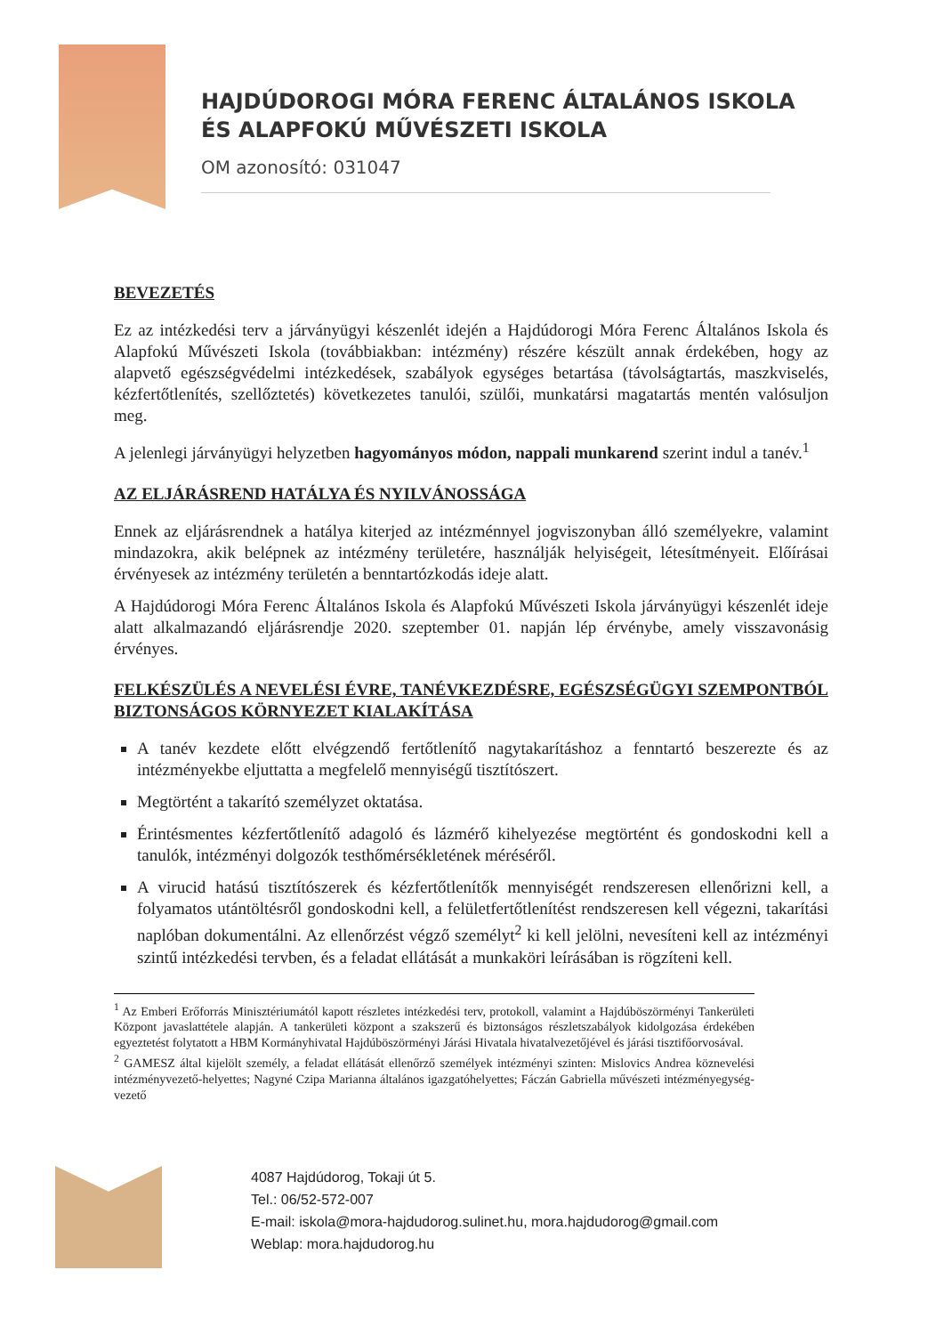HAJDÚDOROGI MÓRA FERENC ÁLTALÁNOS ISKOLA
ÉS ALAPFOKÚ MŰVÉSZETI ISKOLA
OM azonosító: 031047
BEVEZETÉS
Ez az intézkedési terv a járványügyi készenlét idején a Hajdúdorogi Móra Ferenc Általános Iskola és Alapfokú Művészeti Iskola (továbbiakban: intézmény) részére készült annak érdekében, hogy az alapvető egészségvédelmi intézkedések, szabályok egységes betartása (távolságtartás, maszkviselés, kézfertőtlenítés, szellőztetés) következetes tanulói, szülői, munkatársi magatartás mentén valósuljon meg.
A jelenlegi járványügyi helyzetben hagyományos módon, nappali munkarend szerint indul a tanév.<sup>1</sup>
AZ ELJÁRÁSREND HATÁLYA ÉS NYILVÁNOSSÁGA
Ennek az eljárásrendnek a hatálya kiterjed az intézménnyel jogviszonyban álló személyekre, valamint mindazokra, akik belépnek az intézmény területére, használják helyiségeit, létesítményeit. Előírásai érvényesek az intézmény területén a benntartózkodás ideje alatt.
A Hajdúdorogi Móra Ferenc Általános Iskola és Alapfokú Művészeti Iskola járványügyi készenlét ideje alatt alkalmazandó eljárásrendje 2020. szeptember 01. napján lép érvénybe, amely visszavonásig érvényes.
FELKÉSZÜLÉS A NEVELÉSI ÉVRE, TANÉVKEZDÉSRE, EGÉSZSÉGÜGYI SZEMPONTBÓL BIZTONSÁGOS KÖRNYEZET KIALAKÍTÁSA
A tanév kezdete előtt elvégzendő fertőtlenítő nagytakarításhoz a fenntartó beszerezte és az intézményekbe eljuttatta a megfelelő mennyiségű tisztítószert.
Megtörtént a takarító személyzet oktatása.
Érintésmentes kézfertőtlenítő adagoló és lázmérő kihelyezése megtörtént és gondoskodni kell a tanulók, intézményi dolgozók testhőmérsékletének méréséről.
A virucid hatású tisztítószerek és kézfertőtlenítők mennyiségét rendszeresen ellenőrizni kell, a folyamatos utántöltésről gondoskodni kell, a felületfertőtlenítést rendszeresen kell végezni, takarítási naplóban dokumentálni. Az ellenőrzést végző személyt<sup>2</sup> ki kell jelölni, nevesíteni kell az intézményi szintű intézkedési tervben, és a feladat ellátását a munkaköri leírásában is rögzíteni kell.
<sup>1</sup> Az Emberi Erőforrás Minisztériumától kapott részletes intézkedési terv, protokoll, valamint a Hajdúböszörményi Tankerületi Központ javaslattétele alapján. A tankerületi központ a szakszerű és biztonságos részletszabályok kidolgozása érdekében egyeztetést folytatott a HBM Kormányhivatal Hajdúböszörményi Járási Hivatala hivatalvezetőjével és járási tisztifőorvosával.
<sup>2</sup> GAMESZ által kijelölt személy, a feladat ellátását ellenőrző személyek intézményi szinten: Mislovics Andrea köznevelési intézményvezető-helyettes; Nagyné Czipa Marianna általános igazgatóhelyettes; Fáczán Gabriella művészeti intézményegység-vezető
4087 Hajdúdorog, Tokaji út 5.
Tel.: 06/52-572-007
E-mail: iskola@mora-hajdudorog.sulinet.hu, mora.hajdudorog@gmail.com
Weblap: mora.hajdudorog.hu